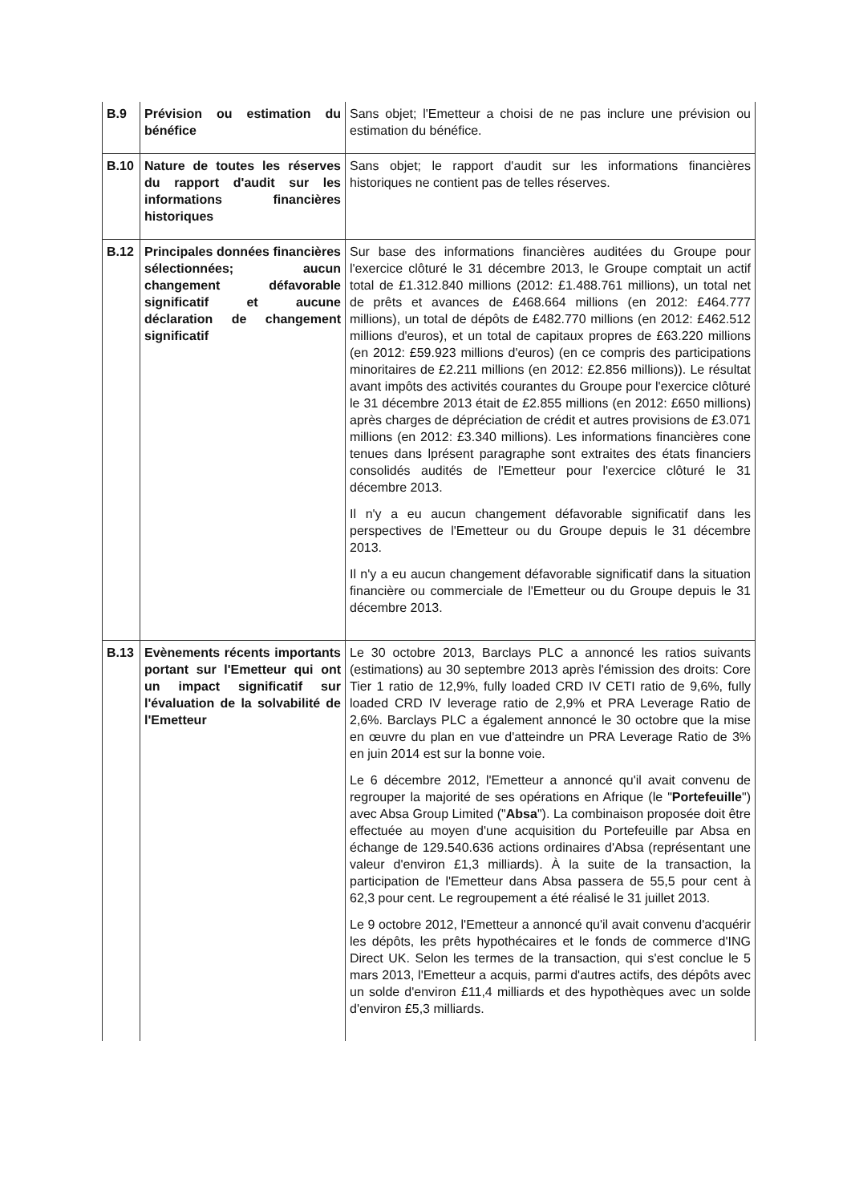| B.9 | Prévision ou estimation du bénéfice | Sans objet; l'Emetteur a choisi de ne pas inclure une prévision ou estimation du bénéfice. |
| B.10 | Nature de toutes les réserves du rapport d'audit sur les informations financières historiques | Sans objet; le rapport d'audit sur les informations financières historiques ne contient pas de telles réserves. |
| B.12 | Principales données financières sélectionnées; aucun changement défavorable significatif et aucune déclaration de changement significatif | Sur base des informations financières auditées du Groupe pour l'exercice clôturé le 31 décembre 2013, le Groupe comptait un actif total de £1.312.840 millions (2012: £1.488.761 millions), un total net de prêts et avances de £468.664 millions (en 2012: £464.777 millions), un total de dépôts de £482.770 millions (en 2012: £462.512 millions d'euros), et un total de capitaux propres de £63.220 millions (en 2012: £59.923 millions d'euros) (en ce compris des participations minoritaires de £2.211 millions (en 2012: £2.856 millions)). Le résultat avant impôts des activités courantes du Groupe pour l'exercice clôturé le 31 décembre 2013 était de £2.855 millions (en 2012: £650 millions) après charges de dépréciation de crédit et autres provisions de £3.071 millions (en 2012: £3.340 millions). Les informations financières cone tenues dans lprésent paragraphe sont extraites des états financiers consolidés audités de l'Emetteur pour l'exercice clôturé le 31 décembre 2013. Il n'y a eu aucun changement défavorable significatif dans les perspectives de l'Emetteur ou du Groupe depuis le 31 décembre 2013. Il n'y a eu aucun changement défavorable significatif dans la situation financière ou commerciale de l'Emetteur ou du Groupe depuis le 31 décembre 2013. |
| B.13 | Evènements récents importants portant sur l'Emetteur qui ont un impact significatif sur l'évaluation de la solvabilité de l'Emetteur | Le 30 octobre 2013, Barclays PLC a annoncé les ratios suivants (estimations) au 30 septembre 2013 après l'émission des droits: Core Tier 1 ratio de 12,9%, fully loaded CRD IV CETI ratio de 9,6%, fully loaded CRD IV leverage ratio de 2,9% et PRA Leverage Ratio de 2,6%. Barclays PLC a également annoncé le 30 octobre que la mise en œuvre du plan en vue d'atteindre un PRA Leverage Ratio de 3% en juin 2014 est sur la bonne voie. Le 6 décembre 2012, l'Emetteur a annoncé qu'il avait convenu de regrouper la majorité de ses opérations en Afrique (le " Portefeuille ") avec Absa Group Limited (" Absa "). La combinaison proposée doit être effectuée au moyen d'une acquisition du Portefeuille par Absa en échange de 129.540.636 actions ordinaires d'Absa (représentant une valeur d'environ £1,3 milliards). À la suite de la transaction, la participation de l'Emetteur dans Absa passera de 55,5 pour cent à 62,3 pour cent. Le regroupement a été réalisé le 31 juillet 2013. Le 9 octobre 2012, l'Emetteur a annoncé qu'il avait convenu d'acquérir les dépôts, les prêts hypothécaires et le fonds de commerce d'ING Direct UK. Selon les termes de la transaction, qui s'est conclue le 5 mars 2013, l'Emetteur a acquis, parmi d'autres actifs, des dépôts avec un solde d'environ £11,4 milliards et des hypothèques avec un solde d'environ £5,3 milliards. |